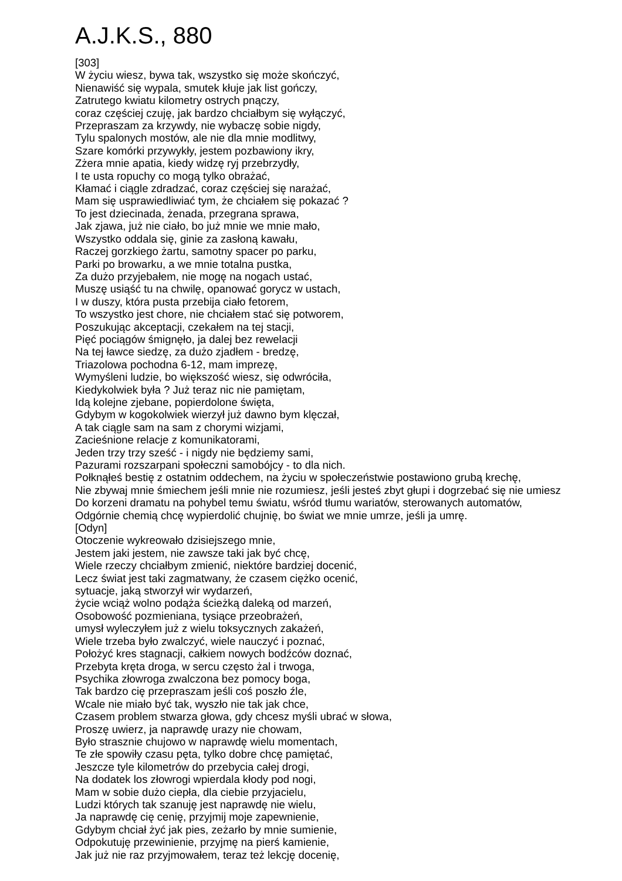A.J.K.S., 880
[303]
W życiu wiesz, bywa tak, wszystko się może skończyć,
Nienawiść się wypala, smutek kłuje jak list gończy,
Zatrutego kwiatu kilometry ostrych pnączy,
coraz częściej czuję, jak bardzo chciałbym się wyłączyć,
Przepraszam za krzywdy, nie wybaczę sobie nigdy,
Tylu spalonych mostów, ale nie dla mnie modlitwy,
Szare komórki przywykły, jestem pozbawiony ikry,
Zżera mnie apatia, kiedy widzę ryj przebrzydły,
I te usta ropuchy co mogą tylko obrażać,
Kłamać i ciągle zdradzać, coraz częściej się narażać,
Mam się usprawiedliwiać tym, że chciałem się pokazać ?
To jest dziecinada, żenada, przegrana sprawa,
Jak zjawa, już nie ciało, bo już mnie we mnie mało,
Wszystko oddala się, ginie za zasłoną kawału,
Raczej gorzkiego żartu, samotny spacer po parku,
Parki po browarku, a we mnie totalna pustka,
Za dużo przyjebałem, nie mogę na nogach ustać,
Muszę usiąść tu na chwilę, opanować gorycz w ustach,
I w duszy, która pusta przebija ciało fetorem,
To wszystko jest chore, nie chciałem stać się potworem,
Poszukując akceptacji, czekałem na tej stacji,
Pięć pociągów śmignęło, ja dalej bez rewelacji
Na tej ławce siedzę, za dużo zjadłem - bredzę,
Triazolowa pochodna 6-12, mam imprezę,
Wymyśleni ludzie, bo większość wiesz, się odwróciła,
Kiedykolwiek była ? Już teraz nic nie pamiętam,
Idą kolejne zjebane, popierdolone święta,
Gdybym w kogokolwiek wierzył już dawno bym klęczał,
A tak ciągle sam na sam z chorymi wizjami,
Zacieśnione relacje z komunikatorami,
Jeden trzy trzy sześć - i nigdy nie będziemy sami,
Pazurami rozszarpani społeczni samobójcy - to dla nich.
Połknąłeś bestię z ostatnim oddechem, na życiu w społeczeństwie postawiono grubą krechę,
Nie zbywaj mnie śmiechem jeśli mnie nie rozumiesz, jeśli jesteś zbyt głupi i dogrzebać się nie umiesz
Do korzeni dramatu na pohybel temu światu, wśród tłumu wariatów, sterowanych automatów,
Odgórnie chemią chcę wypierdolić chujnię, bo świat we mnie umrze, jeśli ja umrę.
[Odyn]
Otoczenie wykreowało dzisiejszego mnie,
Jestem jaki jestem, nie zawsze taki jak być chcę,
Wiele rzeczy chciałbym zmienić, niektóre bardziej docenić,
Lecz świat jest taki zagmatwany, że czasem ciężko ocenić,
sytuacje, jaką stworzył wir wydarzeń,
życie wciąż wolno podąża ścieżką daleką od marzeń,
Osobowość pozmieniana, tysiące przeobrażeń,
umysł wyleczyłem już z wielu toksycznych zakażeń,
Wiele trzeba było zwalczyć, wiele nauczyć i poznać,
Położyć kres stagnacji, całkiem nowych bodźców doznać,
Przebyta kręta droga, w sercu często żal i trwoga,
Psychika złowroga zwalczona bez pomocy boga,
Tak bardzo cię przepraszam jeśli coś poszło źle,
Wcale nie miało być tak, wyszło nie tak jak chce,
Czasem problem stwarza głowa, gdy chcesz myśli ubrać w słowa,
Proszę uwierz, ja naprawdę urazy nie chowam,
Było strasznie chujowo w naprawdę wielu momentach,
Te złe spowiły czasu pęta, tylko dobre chcę pamiętać,
Jeszcze tyle kilometrów do przebycia całej drogi,
Na dodatek los złowrogi wpierdala kłody pod nogi,
Mam w sobie dużo ciepła, dla ciebie przyjacielu,
Ludzi których tak szanuję jest naprawdę nie wielu,
Ja naprawdę cię cenię, przyjmij moje zapewnienie,
Gdybym chciał żyć jak pies, zeżarło by mnie sumienie,
Odpokutuję przewinienie, przyjmę na pierś kamienie,
Jak już nie raz przyjmowałem, teraz też lekcję docenię,